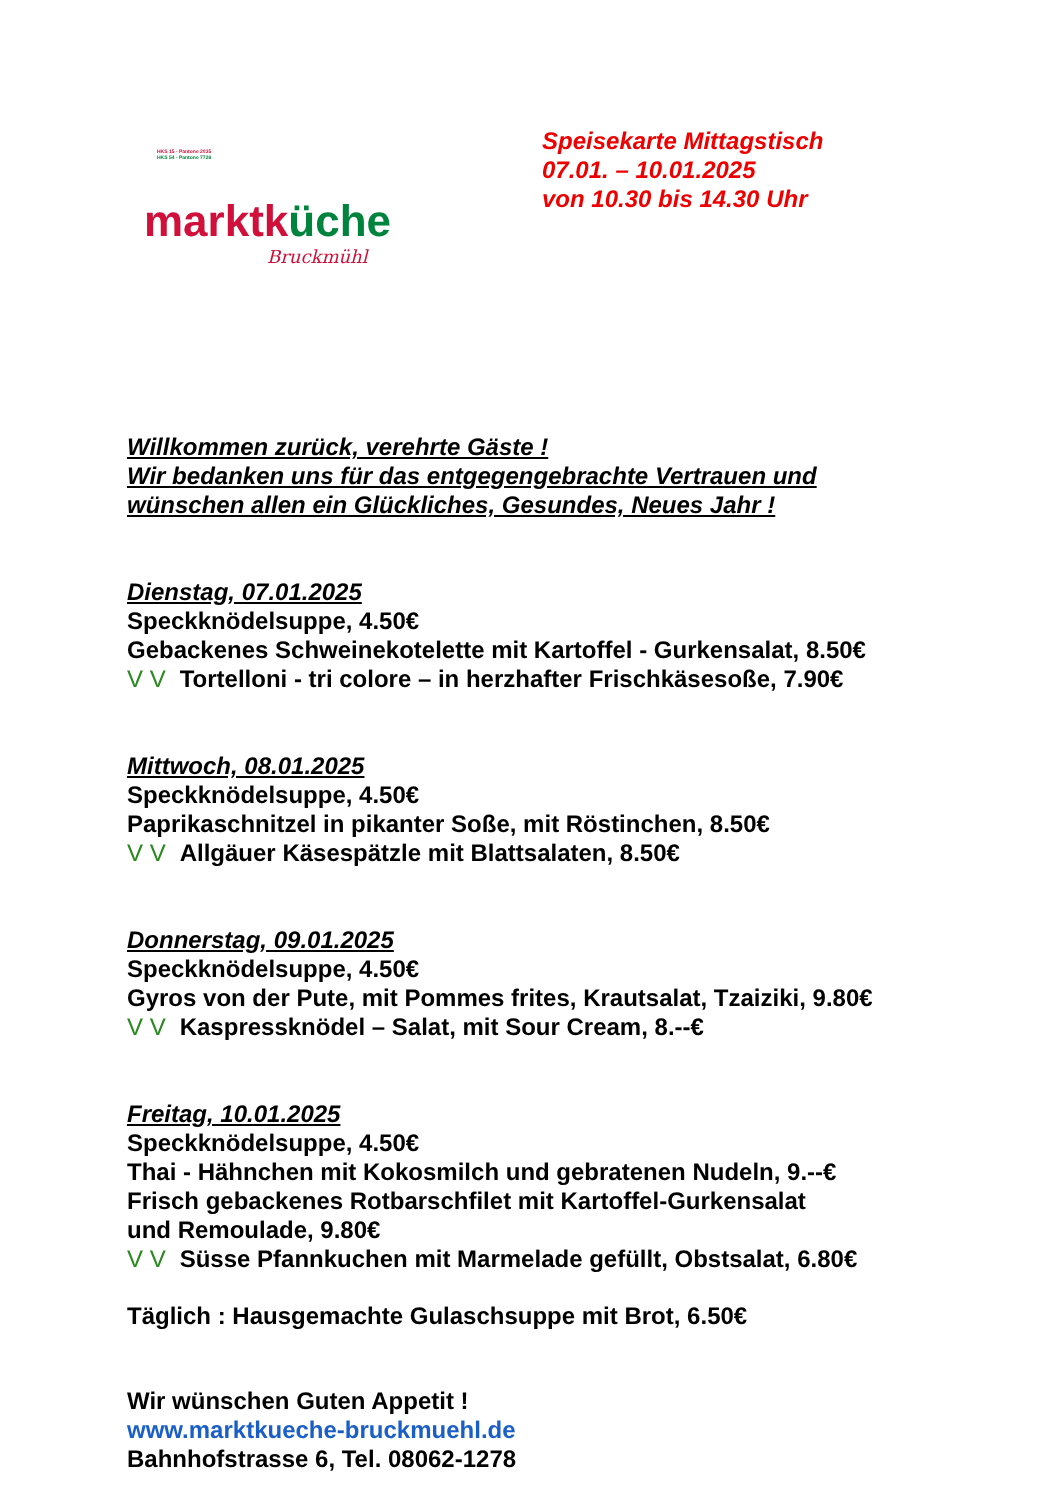HKS 15 - Pantone 2035
HKS 54 - Pantone 7726
marktküche
Bruckmühl
Speisekarte Mittagstisch
07.01. – 10.01.2025
von 10.30 bis 14.30 Uhr
Willkommen zurück, verehrte Gäste !
Wir bedanken uns für das entgegengebrachte Vertrauen und
wünschen allen ein Glückliches, Gesundes, Neues Jahr !
Dienstag, 07.01.2025
Speckknödelsuppe, 4.50€
Gebackenes Schweinekotelette mit Kartoffel - Gurkensalat, 8.50€
V V Tortelloni - tri colore – in herzhafter Frischkäsesoße, 7.90€
Mittwoch, 08.01.2025
Speckknödelsuppe, 4.50€
Paprikaschnitzel in pikanter Soße, mit Röstinchen, 8.50€
V V Allgäuer Käsespätzle mit Blattsalaten, 8.50€
Donnerstag, 09.01.2025
Speckknödelsuppe, 4.50€
Gyros von der Pute, mit Pommes frites, Krautsalat, Tzaiziki, 9.80€
V V Kaspressknödel – Salat, mit Sour Cream, 8.--€
Freitag, 10.01.2025
Speckknödelsuppe, 4.50€
Thai - Hähnchen mit Kokosmilch und gebratenen Nudeln, 9.--€
Frisch gebackenes Rotbarschfilet mit Kartoffel-Gurkensalat
und Remoulade, 9.80€
V V Süsse Pfannkuchen mit Marmelade gefüllt, Obstsalat, 6.80€
Täglich : Hausgemachte Gulaschsuppe mit Brot, 6.50€
Wir wünschen Guten Appetit !
www.marktkueche-bruckmuehl.de
Bahnhofstrasse 6, Tel. 08062-1278